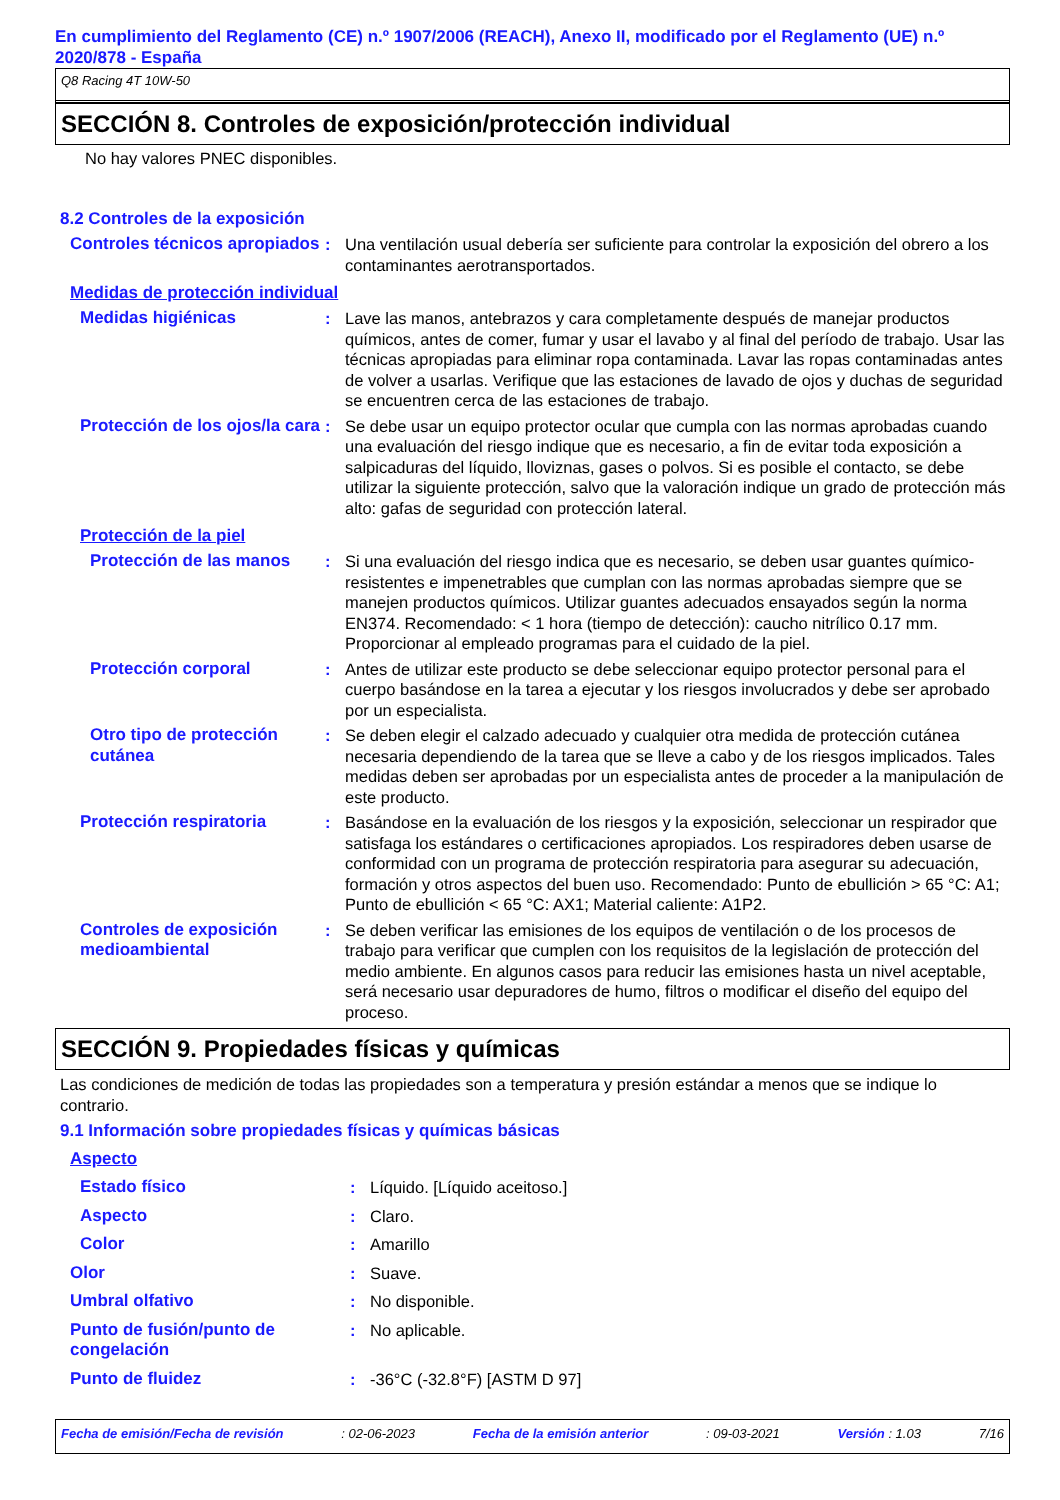En cumplimiento del Reglamento (CE) n.º 1907/2006 (REACH), Anexo II, modificado por el Reglamento (UE) n.º 2020/878 - España
Q8 Racing 4T 10W-50
SECCIÓN 8. Controles de exposición/protección individual
No hay valores PNEC disponibles.
8.2 Controles de la exposición
Controles técnicos apropiados
: Una ventilación usual debería ser suficiente para controlar la exposición del obrero a los contaminantes aerotransportados.
Medidas de protección individual
Medidas higiénicas : Lave las manos, antebrazos y cara completamente después de manejar productos químicos, antes de comer, fumar y usar el lavabo y al final del período de trabajo. Usar las técnicas apropiadas para eliminar ropa contaminada. Lavar las ropas contaminadas antes de volver a usarlas. Verifique que las estaciones de lavado de ojos y duchas de seguridad se encuentren cerca de las estaciones de trabajo.
Protección de los ojos/la cara
: Se debe usar un equipo protector ocular que cumpla con las normas aprobadas cuando una evaluación del riesgo indique que es necesario, a fin de evitar toda exposición a salpicaduras del líquido, lloviznas, gases o polvos. Si es posible el contacto, se debe utilizar la siguiente protección, salvo que la valoración indique un grado de protección más alto: gafas de seguridad con protección lateral.
Protección de la piel
Protección de las manos : Si una evaluación del riesgo indica que es necesario, se deben usar guantes químico-resistentes e impenetrables que cumplan con las normas aprobadas siempre que se manejen productos químicos. Utilizar guantes adecuados ensayados según la norma EN374. Recomendado: < 1 hora (tiempo de detección): caucho nitrílico 0.17 mm. Proporcionar al empleado programas para el cuidado de la piel.
Protección corporal : Antes de utilizar este producto se debe seleccionar equipo protector personal para el cuerpo basándose en la tarea a ejecutar y los riesgos involucrados y debe ser aprobado por un especialista.
Otro tipo de protección cutánea
: Se deben elegir el calzado adecuado y cualquier otra medida de protección cutánea necesaria dependiendo de la tarea que se lleve a cabo y de los riesgos implicados. Tales medidas deben ser aprobadas por un especialista antes de proceder a la manipulación de este producto.
Protección respiratoria : Basándose en la evaluación de los riesgos y la exposición, seleccionar un respirador que satisfaga los estándares o certificaciones apropiados. Los respiradores deben usarse de conformidad con un programa de protección respiratoria para asegurar su adecuación, formación y otros aspectos del buen uso. Recomendado: Punto de ebullición > 65 °C: A1; Punto de ebullición < 65 °C: AX1; Material caliente: A1P2.
Controles de exposición medioambiental
: Se deben verificar las emisiones de los equipos de ventilación o de los procesos de trabajo para verificar que cumplen con los requisitos de la legislación de protección del medio ambiente. En algunos casos para reducir las emisiones hasta un nivel aceptable, será necesario usar depuradores de humo, filtros o modificar el diseño del equipo del proceso.
SECCIÓN 9. Propiedades físicas y químicas
Las condiciones de medición de todas las propiedades son a temperatura y presión estándar a menos que se indique lo contrario.
9.1 Información sobre propiedades físicas y químicas básicas
Aspecto
Estado físico : Líquido. [Líquido aceitoso.]
Aspecto : Claro.
Color : Amarillo
Olor : Suave.
Umbral olfativo : No disponible.
Punto de fusión/punto de congelación
: No aplicable.
Punto de fluidez : -36°C (-32.8°F) [ASTM D 97]
Fecha de emisión/Fecha de revisión: 02-06-2023 Fecha de la emisión anterior: 09-03-2021 Versión : 1.03 7/16